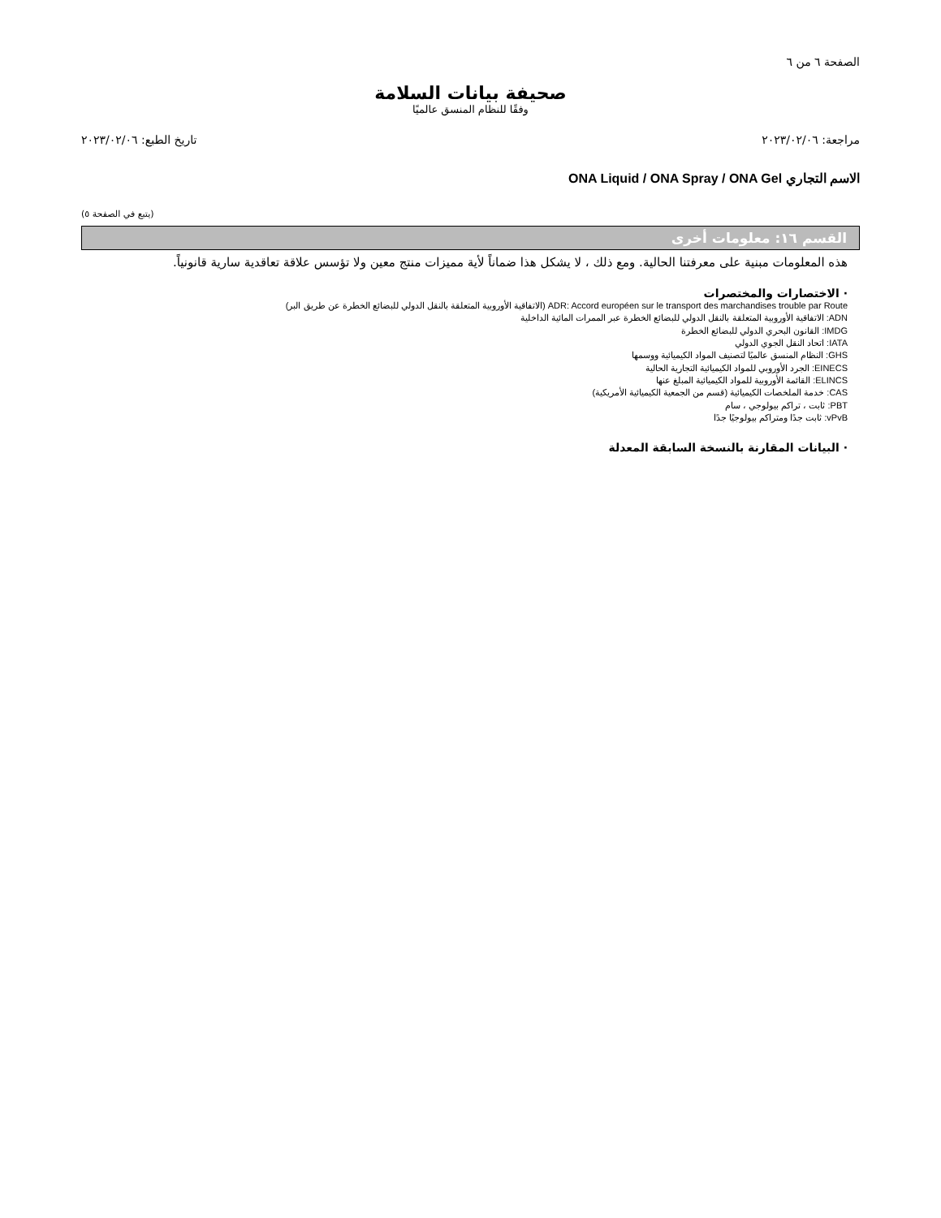الصفحة ٦ من ٦
صحيفة بيانات السلامة
وفقًا للنظام المنسق عالميًا
مراجعة: ٢٠٢٣/٠٢/٠٦ تاريخ الطبع: ٢٠٢٣/٠٢/٠٦
الاسم التجاري ONA Liquid / ONA Spray / ONA Gel
(يتبع في الصفحة ٥)
القسم ١٦: معلومات أخرى
هذه المعلومات مبنية على معرفتنا الحالية. ومع ذلك ، لا يشكل هذا ضماناً لأية مميزات منتج معين ولا تؤسس علاقة تعاقدية سارية قانونياً.
· الاختصارات والمختصرات
ADR: Accord européen sur le transport des marchandises trouble par Route (الاتفاقية الأوروبية المتعلقة بالنقل الدولي للبضائع الخطرة عن طريق البر)
ADN: الاتفاقية الأوروبية المتعلقة بالنقل الدولي للبضائع الخطرة عبر الممرات المائية الداخلية
IMDG: القانون البحري الدولي للبضائع الخطرة
IATA: اتحاد النقل الجوي الدولي
GHS: النظام المنسق عالميًا لتصنيف المواد الكيميائية ووسمها
EINECS: الجرد الأوروبي للمواد الكيميائية التجارية الحالية
ELINCS: القائمة الأوروبية للمواد الكيميائية المبلغ عنها
CAS: خدمة الملخصات الكيميائية (قسم من الجمعية الكيميائية الأمريكية)
PBT: ثابت ، تراكم بيولوجي ، سام
vPvB: ثابت جدًا ومتراكم بيولوجيًا جدًا
· البيانات المقارنة بالنسخة السابقة المعدلة